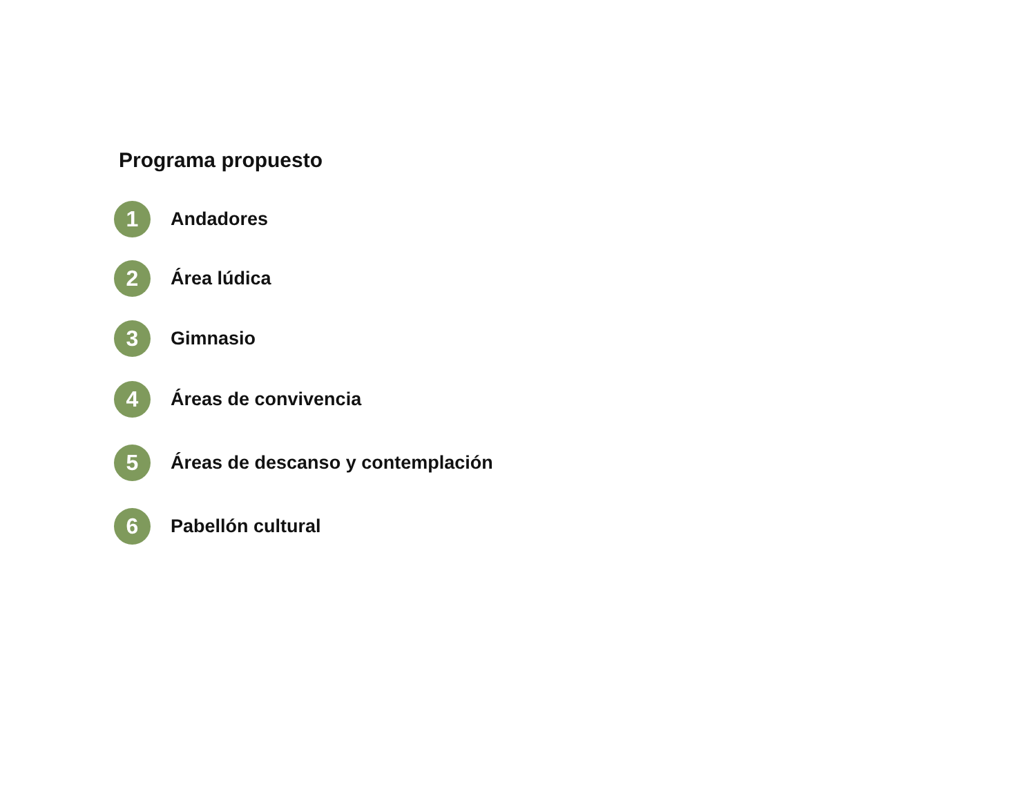Programa propuesto
1 Andadores
2 Área lúdica
3 Gimnasio
4 Áreas de convivencia
5 Áreas de descanso y contemplación
6 Pabellón cultural